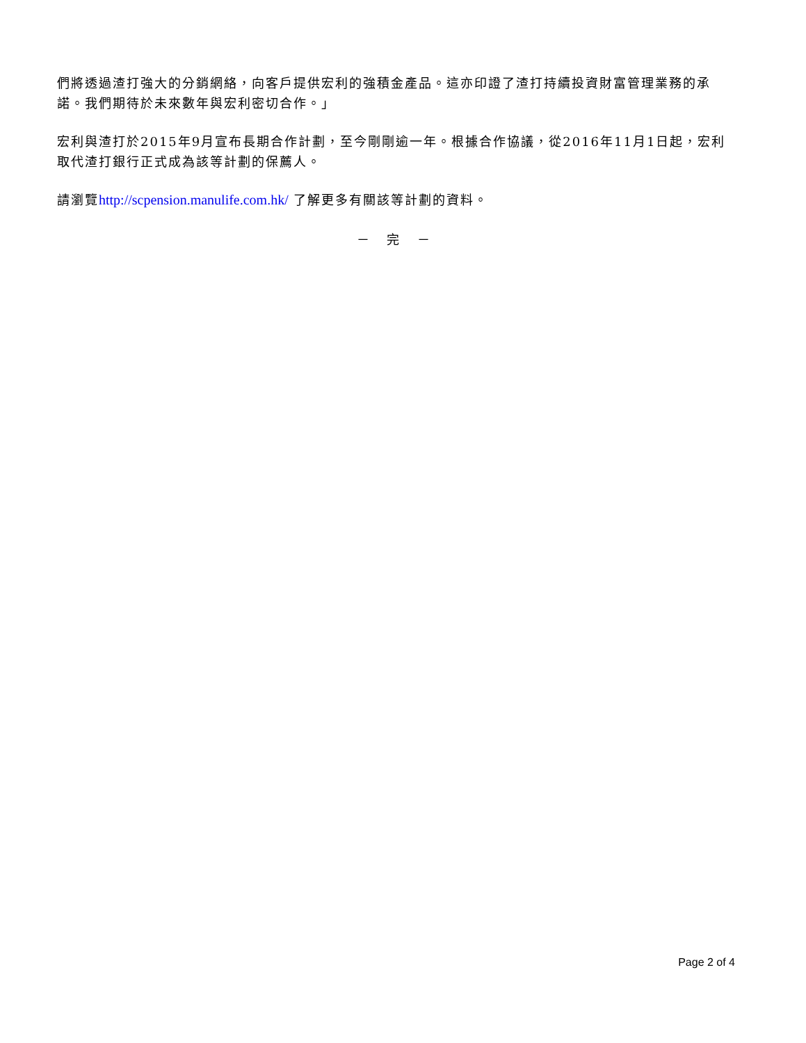們將透過渣打強大的分銷網絡，向客戶提供宏利的強積金產品。這亦印證了渣打持續投資財富管理業務的承諾。我們期待於未來數年與宏利密切合作。」
宏利與渣打於2015年9月宣布長期合作計劃，至今剛剛逾一年。根據合作協議，從2016年11月1日起，宏利取代渣打銀行正式成為該等計劃的保薦人。
請瀏覽http://scpension.manulife.com.hk/ 了解更多有關該等計劃的資料。
－ 完 －
Page 2 of 4